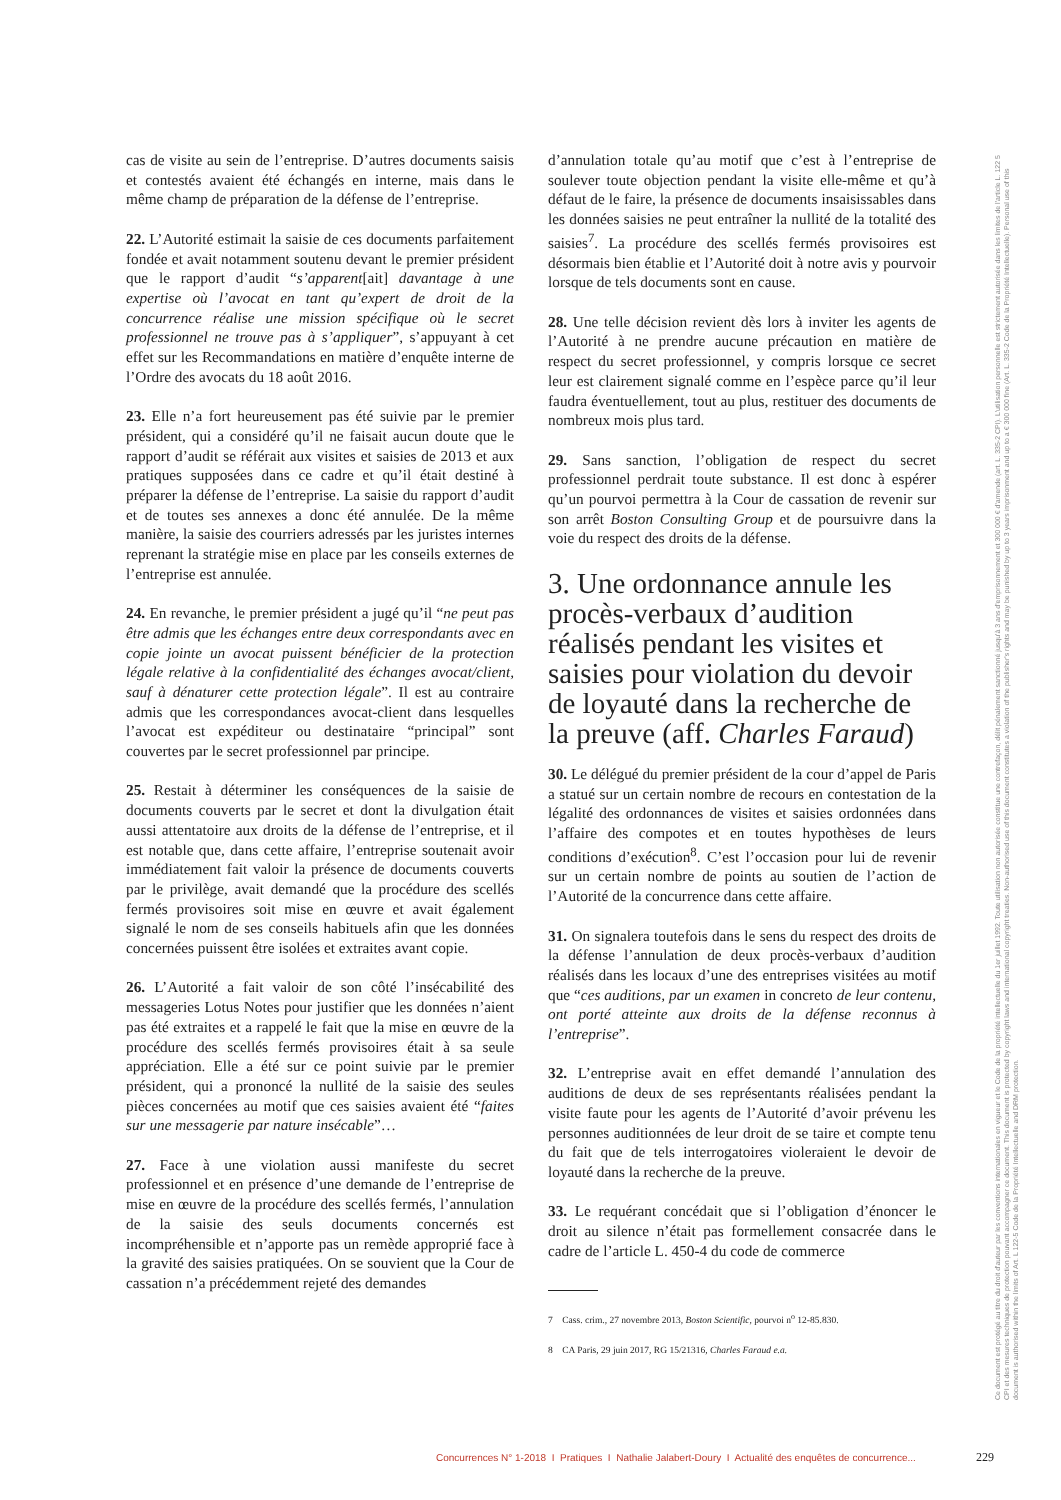cas de visite au sein de l’entreprise. D’autres documents saisis et contestés avaient été échangés en interne, mais dans le même champ de préparation de la défense de l’entreprise.
22. L’Autorité estimait la saisie de ces documents parfaitement fondée et avait notamment soutenu devant le premier président que le rapport d’audit “s’apparent[ait] davantage à une expertise où l’avocat en tant qu’expert de droit de la concurrence réalise une mission spécifique où le secret professionnel ne trouve pas à s’appliquer”, s’appuyant à cet effet sur les Recommandations en matière d’enquête interne de l’Ordre des avocats du 18 août 2016.
23. Elle n’a fort heureusement pas été suivie par le premier président, qui a considéré qu’il ne faisait aucun doute que le rapport d’audit se référait aux visites et saisies de 2013 et aux pratiques supposées dans ce cadre et qu’il était destiné à préparer la défense de l’entreprise. La saisie du rapport d’audit et de toutes ses annexes a donc été annulée. De la même manière, la saisie des courriers adressés par les juristes internes reprenant la stratégie mise en place par les conseils externes de l’entreprise est annulée.
24. En revanche, le premier président a jugé qu’il “ne peut pas être admis que les échanges entre deux correspondants avec en copie jointe un avocat puissent bénéficier de la protection légale relative à la confidentialité des échanges avocat/client, sauf à dénaturer cette protection légale”. Il est au contraire admis que les correspondances avocat-client dans lesquelles l’avocat est expéditeur ou destinataire “principal” sont couvertes par le secret professionnel par principe.
25. Restait à déterminer les conséquences de la saisie de documents couverts par le secret et dont la divulgation était aussi attentatoire aux droits de la défense de l’entreprise, et il est notable que, dans cette affaire, l’entreprise soutenait avoir immédiatement fait valoir la présence de documents couverts par le privilège, avait demandé que la procédure des scellés fermés provisoires soit mise en œuvre et avait également signalé le nom de ses conseils habituels afin que les données concernées puissent être isolées et extraites avant copie.
26. L’Autorité a fait valoir de son côté l’insécabilité des messageries Lotus Notes pour justifier que les données n’aient pas été extraites et a rappelé le fait que la mise en œuvre de la procédure des scellés fermés provisoires était à sa seule appréciation. Elle a été sur ce point suivie par le premier président, qui a prononcé la nullité de la saisie des seules pièces concernées au motif que ces saisies avaient été “faites sur une messagerie par nature insécable”…
27. Face à une violation aussi manifeste du secret professionnel et en présence d’une demande de l’entreprise de mise en œuvre de la procédure des scellés fermés, l’annulation de la saisie des seuls documents concernés est incompréhensible et n’apporte pas un remède approprié face à la gravité des saisies pratiquées. On se souvient que la Cour de cassation n’a précédemment rejeté des demandes
d’annulation totale qu’au motif que c’est à l’entreprise de soulever toute objection pendant la visite elle-même et qu’à défaut de le faire, la présence de documents insaisissables dans les données saisies ne peut entraîner la nullité de la totalité des saisies<sup>7</sup>. La procédure des scellés fermés provisoires est désormais bien établie et l’Autorité doit à notre avis y pourvoir lorsque de tels documents sont en cause.
28. Une telle décision revient dès lors à inviter les agents de l’Autorité à ne prendre aucune précaution en matière de respect du secret professionnel, y compris lorsque ce secret leur est clairement signalé comme en l’espèce parce qu’il leur faudra éventuellement, tout au plus, restituer des documents de nombreux mois plus tard.
29. Sans sanction, l’obligation de respect du secret professionnel perdrait toute substance. Il est donc à espérer qu’un pourvoi permettra à la Cour de cassation de revenir sur son arrêt Boston Consulting Group et de poursuivre dans la voie du respect des droits de la défense.
3. Une ordonnance annule les procès-verbaux d’audition réalisés pendant les visites et saisies pour violation du devoir de loyauté dans la recherche de la preuve (aff. Charles Faraud)
30. Le délégué du premier président de la cour d’appel de Paris a statué sur un certain nombre de recours en contestation de la légalité des ordonnances de visites et saisies ordonnées dans l’affaire des compotes et en toutes hypothèses de leurs conditions d’exécution<sup>8</sup>. C’est l’occasion pour lui de revenir sur un certain nombre de points au soutien de l’action de l’Autorité de la concurrence dans cette affaire.
31. On signalera toutefois dans le sens du respect des droits de la défense l’annulation de deux procès-verbaux d’audition réalisés dans les locaux d’une des entreprises visitées au motif que “ces auditions, par un examen in concreto de leur contenu, ont porté atteinte aux droits de la défense reconnus à l’entreprise”.
32. L’entreprise avait en effet demandé l’annulation des auditions de deux de ses représentants réalisées pendant la visite faute pour les agents de l’Autorité d’avoir prévenu les personnes auditionnées de leur droit de se taire et compte tenu du fait que de tels interrogatoires violeraient le devoir de loyauté dans la recherche de la preuve.
33. Le requérant concédait que si l’obligation d’énoncer le droit au silence n’était pas formellement consacrée dans le cadre de l’article L. 450-4 du code de commerce
7 Cass. crim., 27 novembre 2013, Boston Scientific, pourvoi n<sup>o</sup> 12-85.830.
8 CA Paris, 29 juin 2017, RG 15/21316, Charles Faraud e.a.
Ce document est protégé au titre du droit d'auteur par les conventions internationales en vigueur et le Code de la propriété intellectuelle du 1er juillet 1992. Toute utilisation non autorisée constitue une contrefaçon, délit pénalement sanctionné jusqu'à 3 ans d'emprisonnement et 300 000 € d'amende (art. L. 335-2 CPI). L'utilisation personnelle est strictement autorisée dans les limites de l'article L. 122 5 CPI et des mesures techniques de protection pouvant accompagner ce document. This document is protected by copyright laws and international copyright treaties. Non-authorised use of this document constitutes a violation of the publisher's rights and may be punished by up to 3 years imprisonment and up to a € 300 000 fine (Art. L. 335-2 Code de la Propriété Intellectuelle). Personal use of this document is authorised within the limits of Art. L 122-5 Code de la Propriété Intellectuelle and DRM protection.
Concurrences N° 1-2018 I Pratiques I Nathalie Jalabert-Doury I Actualité des enquêtes de concurrence...
229